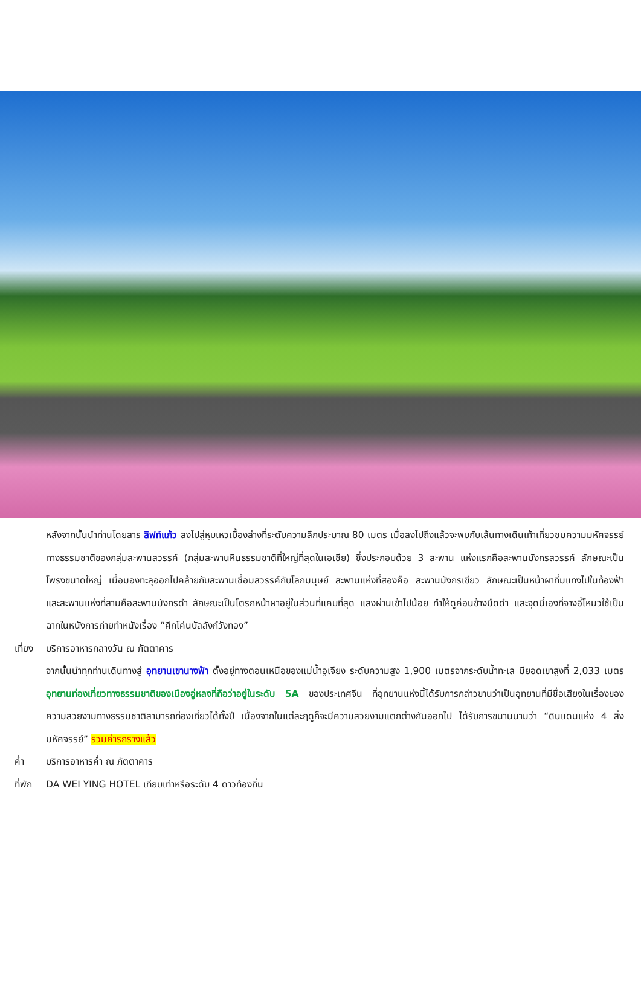หลังจากนั้นนำท่านโดยสาร ลิฟท์แก้ว ลงไปสู่หุบเหวเบื้องล่างที่ระดับความลึกประมาณ 80 เมตร เมื่อลงไปถึงแล้วจะพบกับเส้นทางเดินเท้าเที่ยวชมความมหัศจรรย์ทางธรรมชาติของกลุ่มสะพานสวรรค์ (กลุ่มสะพานหินธรรมชาติที่ใหญ่ที่สุดในเอเชีย) ซึ่งประกอบด้วย 3 สะพาน แห่งแรกคือสะพานมังกรสวรรค์ ลักษณะเป็นโพรงขนาดใหญ่ เมื่อมองทะลุออกไปคล้ายกับสะพานเชื่อมสวรรค์กับโลกมนุษย์ สะพานแห่งที่สองคือ สะพานมังกรเขียว ลักษณะเป็นหน้าผาที่มแทงไปในท้องฟ้า และสะพานแห่งที่สามคือสะพานมังกรดำ ลักษณะเป็นโตรกหน้าผาอยู่ในส่วนที่แคบที่สุด แสงผ่านเข้าไปน้อย ทำให้ดูค่อนข้างมืดดำ และจุดนี้เองที่จางอี้โหมวใช้เป็นฉากในหนังการถ่ายทำหนังเรื่อง “ศึกโค่นบัลลังก์วังทอง”
เที่ยง
บริการอาหารกลางวัน ณ ภัตตาคาร
จากนั้นนำทุกท่านเดินทางสู่ อุทยานเขานางฟ้า ตั้งอยู่ทางตอนเหนือของแม่น้ำอูเจียง ระดับความสูง 1,900 เมตรจากระดับน้ำทะเล มียอดเขาสูงที่ 2,033 เมตร อุทยานท่องเที่ยวทางธรรมชาติของเมืองอู่หลงที่ถือว่าอยู่ในระดับ 5A ของประเทศจีน ที่อุทยานแห่งนี้ได้รับการกล่าวขานว่าเป็นอุทยานที่มีชื่อเสียงในเรื่องของความสวยงามทางธรรมชาติสามารถท่องเที่ยวได้ทั้งปี เนื่องจากในแต่ละฤดูก็จะมีความสวยงามแตกต่างกันออกไป ได้รับการขนานนามว่า “ดินแดนแห่ง 4 สิ่งมหัศจรรย์” รวมค่ารถรางแล้ว
ค่ำ บริการอาหารค่ำ ณ ภัตตาคาร
ที่พัก
DA WEI YING HOTEL เทียบเท่าหรือระดับ 4 ดาวท้องถิ่น